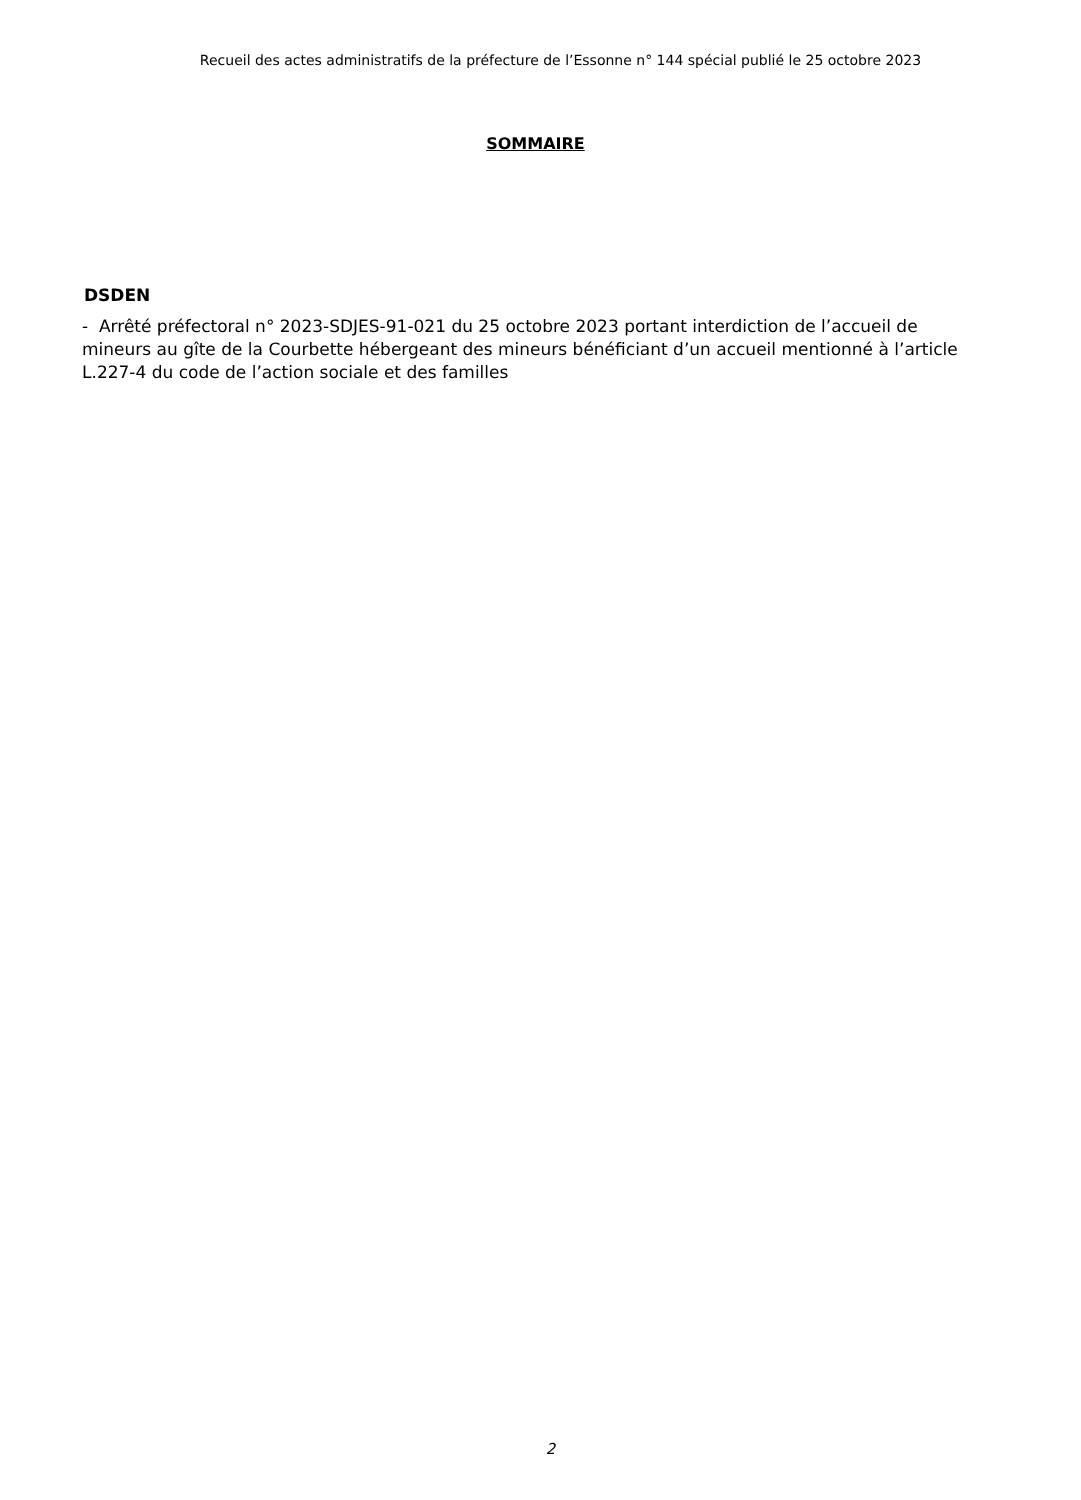Recueil des actes administratifs de la préfecture de l’Essonne n° 144 spécial publié le 25 octobre 2023
SOMMAIRE
DSDEN
- Arrêté préfectoral n° 2023-SDJES-91-021 du 25 octobre 2023 portant interdiction de l’accueil de mineurs au gîte de la Courbette hébergeant des mineurs bénéficiant d’un accueil mentionné à l’article L.227-4 du code de l’action sociale et des familles
2